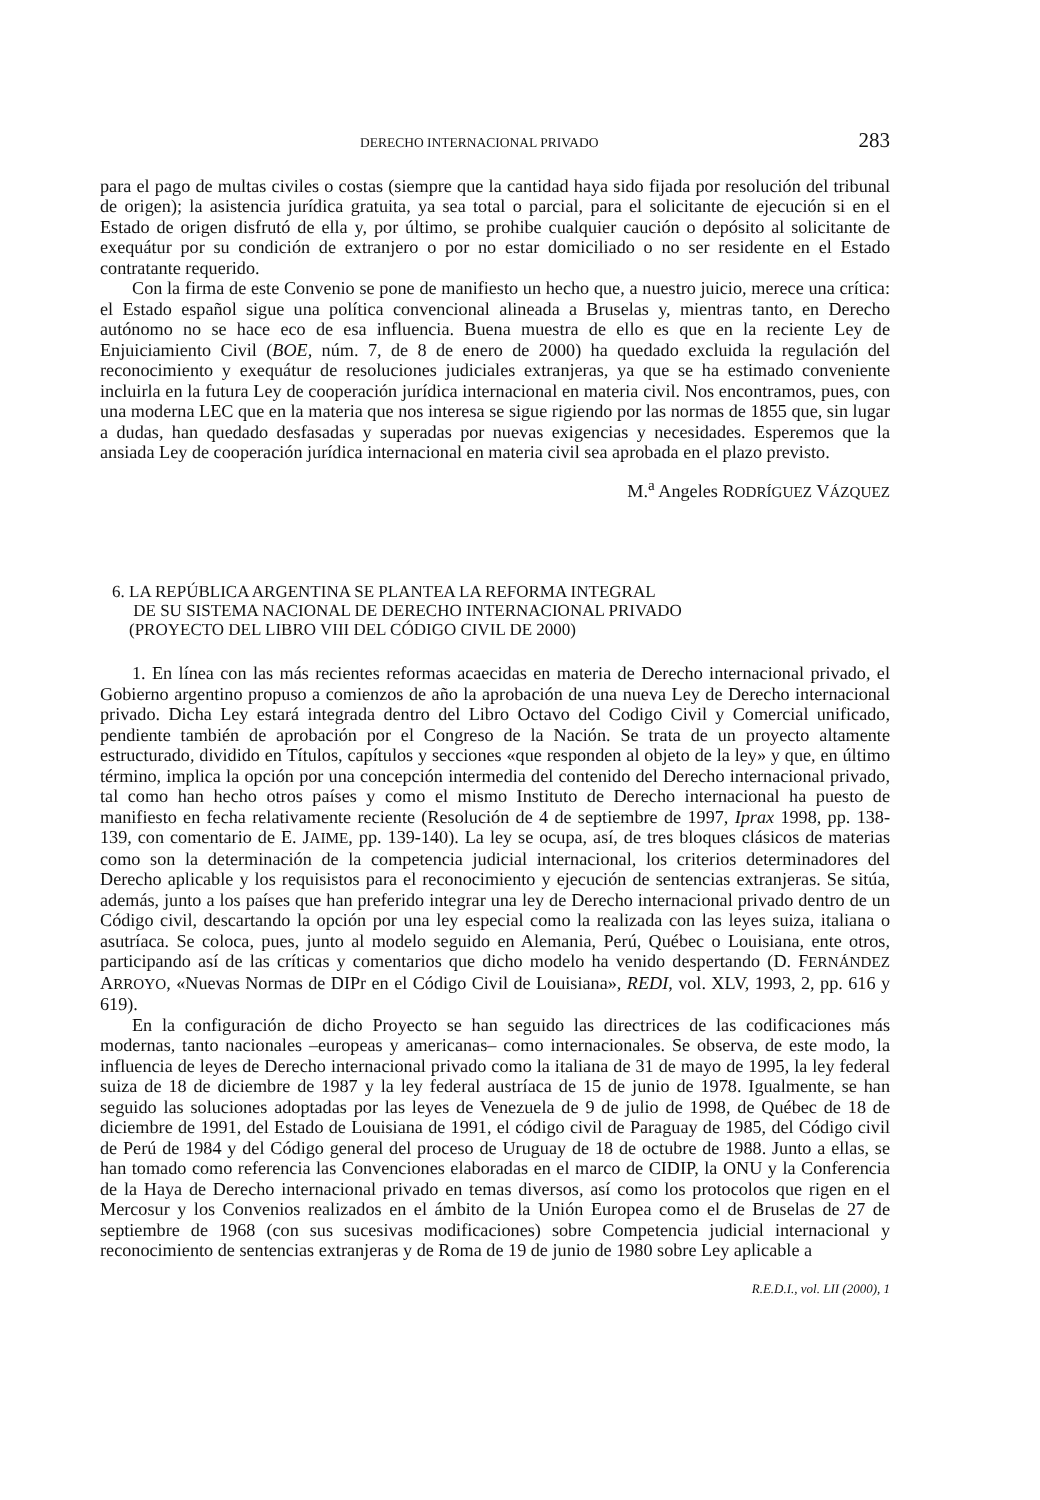DERECHO INTERNACIONAL PRIVADO 283
para el pago de multas civiles o costas (siempre que la cantidad haya sido fijada por resolución del tribunal de origen); la asistencia jurídica gratuita, ya sea total o parcial, para el solicitante de ejecución si en el Estado de origen disfrutó de ella y, por último, se prohibe cualquier caución o depósito al solicitante de exequátur por su condición de extranjero o por no estar domiciliado o no ser residente en el Estado contratante requerido.
Con la firma de este Convenio se pone de manifiesto un hecho que, a nuestro juicio, merece una crítica: el Estado español sigue una política convencional alineada a Bruselas y, mientras tanto, en Derecho autónomo no se hace eco de esa influencia. Buena muestra de ello es que en la reciente Ley de Enjuiciamiento Civil (BOE, núm. 7, de 8 de enero de 2000) ha quedado excluida la regulación del reconocimiento y exequátur de resoluciones judiciales extranjeras, ya que se ha estimado conveniente incluirla en la futura Ley de cooperación jurídica internacional en materia civil. Nos encontramos, pues, con una moderna LEC que en la materia que nos interesa se sigue rigiendo por las normas de 1855 que, sin lugar a dudas, han quedado desfasadas y superadas por nuevas exigencias y necesidades. Esperemos que la ansiada Ley de cooperación jurídica internacional en materia civil sea aprobada en el plazo previsto.
M.<sup>a</sup> Angeles RODRÍGUEZ VÁZQUEZ
6. LA REPÚBLICA ARGENTINA SE PLANTEA LA REFORMA INTEGRAL
DE SU SISTEMA NACIONAL DE DERECHO INTERNACIONAL PRIVADO
(PROYECTO DEL LIBRO VIII DEL CÓDIGO CIVIL DE 2000)
1. En línea con las más recientes reformas acaecidas en materia de Derecho internacional privado, el Gobierno argentino propuso a comienzos de año la aprobación de una nueva Ley de Derecho internacional privado. Dicha Ley estará integrada dentro del Libro Octavo del Codigo Civil y Comercial unificado, pendiente también de aprobación por el Congreso de la Nación. Se trata de un proyecto altamente estructurado, dividido en Títulos, capítulos y secciones «que responden al objeto de la ley» y que, en último término, implica la opción por una concepción intermedia del contenido del Derecho internacional privado, tal como han hecho otros países y como el mismo Instituto de Derecho internacional ha puesto de manifiesto en fecha relativamente reciente (Resolución de 4 de septiembre de 1997, Iprax 1998, pp. 138-139, con comentario de E. JAIME, pp. 139-140). La ley se ocupa, así, de tres bloques clásicos de materias como son la determinación de la competencia judicial internacional, los criterios determinadores del Derecho aplicable y los requisistos para el reconocimiento y ejecución de sentencias extranjeras. Se sitúa, además, junto a los países que han preferido integrar una ley de Derecho internacional privado dentro de un Código civil, descartando la opción por una ley especial como la realizada con las leyes suiza, italiana o asutríaca. Se coloca, pues, junto al modelo seguido en Alemania, Perú, Québec o Louisiana, ente otros, participando así de las críticas y comentarios que dicho modelo ha venido despertando (D. FERNÁNDEZ ARROYO, «Nuevas Normas de DIPr en el Código Civil de Louisiana», REDI, vol. XLV, 1993, 2, pp. 616 y 619).
En la configuración de dicho Proyecto se han seguido las directrices de las codificaciones más modernas, tanto nacionales –europeas y americanas– como internacionales. Se observa, de este modo, la influencia de leyes de Derecho internacional privado como la italiana de 31 de mayo de 1995, la ley federal suiza de 18 de diciembre de 1987 y la ley federal austríaca de 15 de junio de 1978. Igualmente, se han seguido las soluciones adoptadas por las leyes de Venezuela de 9 de julio de 1998, de Québec de 18 de diciembre de 1991, del Estado de Louisiana de 1991, el código civil de Paraguay de 1985, del Código civil de Perú de 1984 y del Código general del proceso de Uruguay de 18 de octubre de 1988. Junto a ellas, se han tomado como referencia las Convenciones elaboradas en el marco de CIDIP, la ONU y la Conferencia de la Haya de Derecho internacional privado en temas diversos, así como los protocolos que rigen en el Mercosur y los Convenios realizados en el ámbito de la Unión Europea como el de Bruselas de 27 de septiembre de 1968 (con sus sucesivas modificaciones) sobre Competencia judicial internacional y reconocimiento de sentencias extranjeras y de Roma de 19 de junio de 1980 sobre Ley aplicable a
R.E.D.I., vol. LII (2000), 1